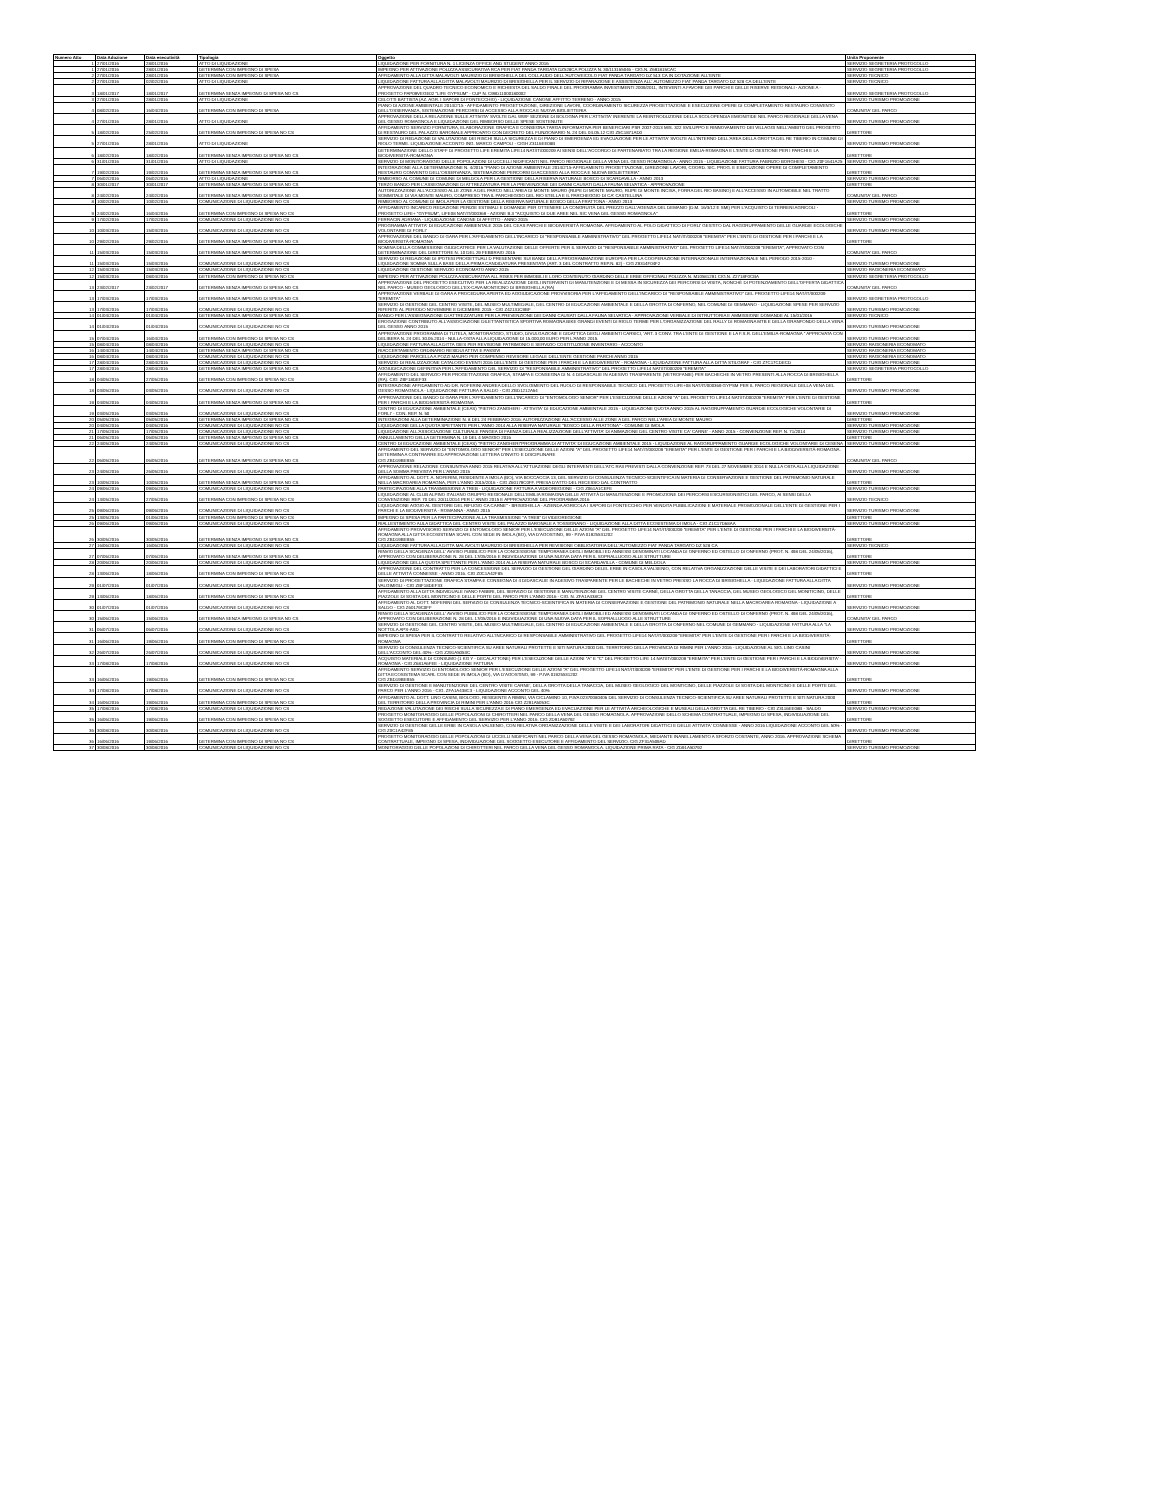| Numero Atto | Data Adozione | Data esecutività | Tipologia | Oggetto | Unita Proponente |
| --- | --- | --- | --- | --- | --- |
| 1 | 27/01/2016 | 28/01/2016 | ATTO DI LIQUIDAZIONE | LIQUIDAZIONE PER FORNITURA N. 1 LICENZA OFFICE AND STUDENT ANNO 2016 | SERVIZIO SEGRETERIA PROTOCOLLO |
| 1 | 27/01/2016 | 28/01/2016 | DETERMINA CON IMPEGNO DI SPESA | IMPEGNO PER ATTIVAZIONE POLIZZA ASSICURATIVA RCA PER FIAT PANDA TARGATA DZ528CA POLIZZA N. 30/113165046 - CIG.N. Z691815CAC | SERVIZIO SEGRETERIA PROTOCOLLO |
| 2 | 27/01/2016 | 28/01/2016 | DETERMINA CON IMPEGNO DI SPESA | AFFIDAMENTO ALLA DITTA MALAVOLTI MAURIZIO DI BRISIGHELLA DEL COLLAUDO DELL'AUTOVEICOLO FIAT PANDA TARGATO DZ 513 CA IN DOTAZIONE ALL'ENTE | SERVIZIO TECNICO |
| 2 | 27/01/2016 | 02/02/2016 | ATTO DI LIQUIDAZIONE | LIQUIDAZIONE FATTURA ALLA DITTA MALAVOLTI MAURIZIO DI BRISIGHELLA PER IL SERVIZIO DI RIPARAZIONE E ASSISTENZA ALL' AUTOMEZZO FIAT PANDA TARGATO DZ 528 CA DELL'ENTE | SERVIZIO TECNICO |
| 3 | 18/01/2017 | 18/01/2017 | DETERMINA SENZA IMPEGNO DI SPESA NO CS | APPROVAZIONE DEL QUADRO TECNICO ECONOMICO E RICHIESTA DEL SALDO FINALE DEL PROGRAMMA INVESTIMENTI 2009/2011, INTEVENTI A FAVORE DEI PARCHI E DELLE RISERVE REGIONALI - AZIONE A - PROGETTO PAP09VEGE02 "LIFE GYPSUM" - CUP N. C99D11000180002 | SERVIZIO SEGRETERIA PROTOCOLLO |
| 3 | 27/01/2016 | 28/01/2016 | ATTO DI LIQUIDAZIONE | CELOTTI BATTISTA (AZ. AGR. I SAPORI DI FONTECCHIO) - LIQUIDAZIONE CANONE AFFITTO TERRENO - ANNO 2015 | SERVIZIO TURISMO PROMOZIONE |
| 4 | 08/02/2016 | 16/04/2016 | DETERMINA CON IMPEGNO DI SPESA | PIANO DI AZIONE AMBIENTALE 2014/2'15 - AFFIDAMENTO PROGETTAZIONE, DIREZIONE LAVORI, COORDINAMENTO SICUREZZA PROGETTAZIONE E ESECUZIONE OPERE DI COMPLETAMENTO RESTAURO CONVENTO DELL'OSSERVANZA, SISTEMAZIONE PERCORSI DI ACCESSO ALLA ROCCA E NUOVA BIGLIETTERIA | COMUNITA' DEL PARCO |
| 4 | 27/01/2016 | 28/01/2016 | ATTO DI LIQUIDAZIONE | APPROVAZIONE DELLA RELAZIONE SULLE ATTIVITA' SVOLTE DAL WWF SEZIONE DI BOLOGNA PER L'ATTIVITA' INERENTE LA REINTRODUZIONE DELLA SCOLOPENDIA EMIONITIDE NEL PARCO REGIONALE DELLA VENA DEL GESSO ROMAGNOLA E LIQUIDAZIONE DEL RIMBORSO DELLE SPESE SOSTENUTE | SERVIZIO TURISMO PROMOZIONE |
| 5 | 18/02/2016 | 25/02/2016 | DETERMINA CON IMPEGNO DI SPESA NO CS | AFFIDAMENTO SERVIZIO FORNITURA, ELABORAZIONE GRAFICA E CONSEGNA TARGA INFORMATIVA PER BENEFICIARI PSR 2007-2013 MIS. 322 SVILUPPO E RINNOVAMENTO DEI VILLAGGI NELL'AMBITO DEL PROGETTO DI RESTAURO DEL PALAZZO BARONALE APPROVATO CON DECRETO DEL FUNZIONARIO N. 24 DEL 04.05.12 CIG Z5C1871AD0 | DIRETTORE |
| 5 | 27/01/2016 | 28/01/2016 | ATTO DI LIQUIDAZIONE | SERVIZIO DI REDAZIONE DI VALUTAZIONE DEI RISCHI SULLA SICUREZZA E DI PIANO DI EMERGENZA ED EVACUAZIONE PER LE ATTIVITA' SVOLTE ALL'INTERNO DELL'AREA DELLA GROTTA DEL RE TIBERIO IN COMUNE DI RIOLO TERME. LIQUIDAZIONE ACCONTO ING. MARCO CAMPOLI - CIGH Z3116EE08B | SERVIZIO TURISMO PROMOZIONE |
| 6 | 18/02/2016 | 18/02/2016 | DETERMINA SENZA IMPEGNO DI SPESA NO CS | DETERMINAZIONE DELLO STAFF DI PROGETTO LIFE EREMITA LIFE14 NAT/IT/000209 AI SENSI DELL'ACCORDO DI PARTENARIATO TRA LA REGIONE EMILIA-ROMAGNA E L'ENTE DI GESTIONE PER I PARCHI E LA BIODIVERSITÀ-ROMAGNA | DIRETTORE |
| 6 | 31/01/2016 | 31/01/2016 | ATTO DI LIQUIDAZIONE | SERVIZIO DI MONITORAGGIO DELLE POPOLAZIONI DI UCCELLI NIDIFICANTI NEL PARCO REGIONALE DELLA VENA DEL GESSO ROMAGNOLA - ANNO 2015 - LIQUIDAZIONE FATTURA FABRIZIO BORGHESI - CIG Z0F1641A25 | SERVIZIO TURISMO PROMOZIONE |
| 7 | 19/02/2016 | 19/02/2016 | DETERMINA SENZA IMPEGNO DI SPESA NO CS | INTEGRAZIONE ALLA DETERMINAZIONE N. 4/2016 "PIANO DI AZIONE AMBIENTALE 2014/2'15-AFFIDAMENTO PROGETTAZIONE, DIREZIONE LAVORI, COORD. SIC. PROG. E ESECUZIONE OPERE DI COMPLETAMENTO RESTAURO CONVENTO DELL'OSSERVANZA, SISTEMAZIONE PERCORSI DI ACCESSO ALLA ROCCA E NUOVA BIGLIETTERIA" | DIRETTORE |
| 7 | 06/02/2016 | 06/02/2016 | ATTO DI LIQUIDAZIONE | RIMBORSO AL COMUNE DI COMUNE DI MELDOLA PER LA GESTIONE DELLA RISERVA NATURALE BOSCO DI SCARDAVILLA - ANNO 2013 | SERVIZIO TURISMO PROMOZIONE |
| 8 | 30/01/2017 | 30/01/2017 | DETERMINA SENZA IMPEGNO DI SPESA NO CS | TERZO BANDO PER L'ASSEGNAZIONE DI ATTREZZATURA PER LA PREVENZIONE DEI DANNI CAUSATI DALLA FAUNA SELVATICA - APPROVAZIONE | DIRETTORE |
| 8 | 24/02/2016 | 24/02/2016 | DETERMINA SENZA IMPEGNO DI SPESA NO CS | AUTORIZZAZIONE ALL'ACCESSO ALLE ZONE A DEL PARCO NELL'AREA DI MONTE MAURO (RUPE DI MONTE MAURO, RUPE DI MONTE INCISA, FORRA DEL RIO BASINO) E ALL'ACCESSO IN AUTOMOBILE NEL TRATTO SOMMITALE DI VIA MONTE MAURO, COMPRESO TRA IL PARCHEGGIO DEL RIO STELLA E IL PARCHEGGIO DI CA' CASTELLINA | COMUNITA' DEL PARCO |
| 8 | 10/02/2016 | 10/02/2016 | COMUNICAZIONE DI LIQUIDAZIONE NO CS | RIMBORSO AL COMUNE DI IMOLA PER LA GESTIONE DELLA RISERVA NATURALE BOSCO DELLA FRATTONA - ANNO 2013 | SERVIZIO TURISMO PROMOZIONE |
| 9 | 24/02/2016 | 16/04/2016 | DETERMINA CON IMPEGNO DI SPESA NO CS | AFFIDAMENTO INCARICO REDAZIONE PERIZIE ESTIMALI E DOMANDE PER OTTENERE LA CONGRUITÀ DEL PREZZO DALL'AGENZIA DEL DEMANIO (D.M. 16/3/12 E SMI) PER L'ACQUISTO DI TERRENI AGRICOLI - PROGETTO LIFE+ "GYPSUM", LIFE08 NAT/IT/000369 - AZIONE B.3 "ACQUISTO DI DUE AREE NEL SIC VENA DEL GESSO ROMAGNOLA" | DIRETTORE |
| 9 | 17/02/2016 | 17/02/2016 | COMUNICAZIONE DI LIQUIDAZIONE NO CS | FERRACIN ADRIANA - LIQUIDAZIONE CANONE DI AFFITTO - ANNO 2015 | SERVIZIO TURISMO PROMOZIONE |
| 10 | 10/03/2016 | 15/03/2016 | COMUNICAZIONE DI LIQUIDAZIONE NO CS | PROGRAMMA ATTIVITA' DI EDUCAZIONE AMBIENTALE 2015 DEL CEAS PARCHI E BIODIVERSITÀ ROMAGNA. AFFIDAMENTO AL POLO DIDATTICO DI FORLI' GESTITO DAL RAGGRUPPAMENTO DELLE GUARDIE ECOLOGICHE VOLONTARIE DI FORLI' | SERVIZIO TURISMO PROMOZIONE |
| 10 | 29/02/2016 | 29/02/2016 | DETERMINA SENZA IMPEGNO DI SPESA NO CS | APPROVAZIONE DEL BANDO DI GARA PER L'AFFIDAMENTO DELL'INCARICO DI "RESPONSABILE AMMINISTRATIVO" DEL PROGETTO LIFE14 NAT/IT/000209 "EREMITA" PER L'ENTE DI GESTIONE PER I PARCHI E LA BIODIVERSITÀ-ROMAGNA | DIRETTORE |
| 11 | 15/03/2016 | 15/03/2016 | DETERMINA SENZA IMPEGNO DI SPESA NO CS | NOMINA DELLA COMMISSIONE GIUDICATRICE PER LA VALUTAZIONE DELLE OFFERTE PER IL SERVIZIO DI "RESPONSABILE AMMINISTRATIVO" DEL PROGETTO LIFE14 NAT/IT/000209 "EREMITA", APPROVATO CON DETERMINAZIONE DEL DIRETTORE N. 10 DEL 29 FEBBRAIO 2016 | COMUNITA' DEL PARCO |
| 11 | 15/03/2016 | 15/03/2016 | COMUNICAZIONE DI LIQUIDAZIONE NO CS | SERVIZIO DI REDAZIONE DI IPOTESI PROGETTUALI D PRESENTARE SUI BANDI DELLA PROGRAMMAZIONE EUROPEA PER LA COOPERAZIONE INTERNAZIONALE INTERNAZIONALE NEL PERIODO 2015-2010 - LIQUIDAZIONE SOMMA SULLA BASE DELLA PRIMA CANDIDATURA PRESENTATA (ART. 3 DEL CONTRATTO REP.N. 82) - CIG Z9314F04F2 | SERVIZIO TURISMO PROMOZIONE |
| 12 | 15/03/2016 | 15/03/2016 | COMUNICAZIONE DI LIQUIDAZIONE NO CS | LIQUIDAZIONE GESTIONE SERVIZIO ECONOMATO ANNO 2015 | SERVIZIO RAGIONERIA ECONOMATO |
| 12 | 15/03/2016 | 08/04/2016 | DETERMINA CON IMPEGNO DI SPESA NO CS | IMPEGNO PER ATTIVAZIONE POLIZZA ASSICURATIVA ALL RISKS PER IMMOBILI E LORO CONTENUTO GIARDINO DELLE ERBE OFFICINALI POLIZZA N. M10581291 CIG.N. Z2718F0CBA | SERVIZIO SEGRETERIA PROTOCOLLO |
| 13 | 23/02/2017 | 23/02/2017 | DETERMINA SENZA IMPEGNO DI SPESA NO CS | APPROVAZIONE DEL PROGETTO ESECUTIVO PER LA REALIZZAZIONE DEGLI INTERVENTI DI MANUTENZIONE E DI MESSA IN SICUREZZA DEI PERCORSI DI VISITA, NONCHÈ DI POTENZIAMENTO DELL'OFFERTA DIDATTICA NEL PARCO - MUSEO GEOLOGICO DELL'EX-CAVA MONTICINO DI BRISIGHELLA (RA) | COMUNITA' DEL PARCO |
| 13 | 17/03/2016 | 17/03/2016 | DETERMINA SENZA IMPEGNO DI SPESA NO CS | APPROVAZIONE VERBALE DI GARA A PROCEDURA APERTA ED AGGIUDICAZIONE PROVVISORIA PER L'AFFIDAMENTO DELL'INCARICO DI "RESPONSABILE AMMINISTRATIVO" DEL PROGETTO LIFE14 NAT/IT/000209 "EREMITA" | SERVIZIO SEGRETERIA PROTOCOLLO |
| 13 | 17/03/2016 | 17/03/2016 | COMUNICAZIONE DI LIQUIDAZIONE NO CS | SERVIZIO DI GESTIONE DEL CENTRO VISITE, DEL MUSEO MULTIMEDIALE, DEL CENTRO DI EDUCAZIONE AMBIENTALE E DELLA GROTTA DI ONFERNO, NEL COMUNE DI GEMMANO - LIQUIDAZIONE SPESE PER SERVIZIO RIFERITE AL PERIODO NOVEMBRE E DICEMBRE 2015 - CIG Z42131C9BF | SERVIZIO TURISMO PROMOZIONE |
| 14 | 01/04/2016 | 01/04/2016 | DETERMINA SENZA IMPEGNO DI SPESA NO CS | BANDO PER L'ASSEGNAZIONE DI ATTREZZATURE PER LA PREVENZIONE DEI DANNI CAUSATI DALLA FAUNA SELVATICA - APPROVAZIONE VERBALE DI ISTRUTTORIA E AMMISSIONE DOMANDE AL 15/01/2016 | SERVIZIO TECNICO |
| 14 | 01/04/2016 | 01/04/2016 | COMUNICAZIONE DI LIQUIDAZIONE NO CS | EROGAZIONE CONTRIBUTO ALL'ASSOCIAZIONE DILETTANTISTICA SPORTIVA ROMAGNA BIKE GRANDI EVENTI DI RIOLO TERME PER L'ORGANIZZAZIONE DEL RALLY DI ROMAGNA MTB E DELLA GRANFONDO DELLA VENA DEL GESSO ANNO 2015 | SERVIZIO TURISMO PROMOZIONE |
| 15 | 07/04/2016 | 16/04/2016 | DETERMINA CON IMPEGNO DI SPESA NO CS | APPROVAZIONE PROGRAMMA DI TUTELA, MONITORAGGIO, STUDIO, DIVULGAZIONE E DIDATTICA DEGLI AMBIENTI CARSICI, 'ART. 3 CONV. TRA L'ENTE DI GESTIONE E LA F.S.R. DELL'EMILIA-ROMAGNA " APPROVATA CON DELIBERA N. 24 DEL 30.06.2014 - NULLA-OSTA ALLA LIQUIDAZIONE DI 15.000,00 EURO PER L'ANNO 2015. | SERVIZIO TURISMO PROMOZIONE |
| 15 | 08/04/2016 | 08/04/2016 | COMUNICAZIONE DI LIQUIDAZIONE NO CS | LIQUIDAZIONE FATTURA ALLA DITTA GIES PER REVISIONE PATRIMONIO E SERVIZIO COSTITUZIONE INVENTARIO - ACCONTO | SERVIZIO RAGIONERIA ECONOMATO |
| 16 | 14/04/2016 | 14/04/2016 | DETERMINA SENZA IMPEGNO DI SPESA NO CS | RIACCERTAMENTO ORDINARIO RESIDUI ATTIVI E PASSIVI | SERVIZIO RAGIONERIA ECONOMATO |
| 16 | 08/04/2016 | 08/04/2016 | COMUNICAZIONE DI LIQUIDAZIONE NO CS | LIQUIDAZIONE PARCELLA A POZZI MAURO PER COMPENSO REVISORE LEGALE DELL'ENTE GESTIONE PARCHI ANNO 2015 | SERVIZIO RAGIONERIA ECONOMATO |
| 17 | 28/04/2016 | 28/04/2016 | COMUNICAZIONE DI LIQUIDAZIONE NO CS | SERVIZIO DI REALIZZAZIONE CATALOGO EVENTI 2016 DELL'ENTE DI GESTIONE PER I PARCHI E LA BIODIVERSITA' - ROMAGNA - LIQUIDAZIONE FATTURA ALLA DITTA STILGRAF - CIG Z7C17CDECD | SERVIZIO TURISMO PROMOZIONE |
| 17 | 28/04/2016 | 28/04/2016 | DETERMINA SENZA IMPEGNO DI SPESA NO CS | AGGIUDICAZIONE DEFINITIVA PER L'AFFIDAMENTO DEL SERVIZIO DI "RESPONSABILE AMMINISTRATIVO" DEL PROGETTO LIFE14 NAT/IT/000209 "EREMITA" | SERVIZIO SEGRETERIA PROTOCOLLO |
| 18 | 04/05/2016 | 27/05/2016 | DETERMINA CON IMPEGNO DI SPESA NO CS | AFFIDAMENTO DEL SERVIZIO PER PROGETTAZIONE GRAFICA, STAMPA E CONSEGNA DI N. 4 DIDASCALIE IN ADESIVO TRASPARENTE (VETROFANIE) PER BACHECHE IN VETRO PRESENTI ALLA ROCCA DI BRISIGHELLA (RA). CIG: ZBF18DEF33 | DIRETTORE |
| 18 | 03/05/2016 | 03/05/2016 | COMUNICAZIONE DI LIQUIDAZIONE NO CS | INTEGRAZIONE AFFIDAMENTO AD DR. NOFERINI ANDREA DELLO SVOLGIMENTO DEL RUOLO DI RESPONSABILE TECNICO DEL PROGETTO LIFE+08 NAT/IT/000369 GYPSM PER IL PARCO REGIONALE DELLA VENA DEL GESSO ROMAGNOLA - LIQUIDAZIONE FATTURA A SALDO - CIG ZBD1212A54 | SERVIZIO TURISMO PROMOZIONE |
| 19 | 04/05/2016 | 04/05/2016 | DETERMINA SENZA IMPEGNO DI SPESA NO CS | APPROVAZIONE DEL BANDO DI GARA PER L'AFFIDAMENTO DELL'INCARICO DI "ENTOMOLOGO SENIOR" PER L'ESECUZIONE DELLE AZIONI "A" DEL PROGETTO LIFE14 NAT/IT/000209 "EREMITA" PER L'ENTE DI GESTIONE PER I PARCHI E LA BIODIVERSITÀ-ROMAGNA | DIRETTORE |
| 19 | 03/05/2016 | 03/05/2016 | COMUNICAZIONE DI LIQUIDAZIONE NO CS | CENTRO DI EDUCAZIONE AMBIENTALE (CEAS) "PIETRO ZANGHERI - ATTIVITA' DI EDUCAZIONE AMBIENTALE 2015 - LIQUIDAZIONE QUOTA ANNO 2015 AL RAGGRUPPAMENTO GUARDIE ECOLOGICHE VOLONTARIE DI FORLI' - CON. REP. N. 50 | SERVIZIO TURISMO PROMOZIONE |
| 20 | 05/05/2016 | 05/05/2016 | DETERMINA SENZA IMPEGNO DI SPESA NO CS | INTEGRAZIONI ALLA DETERMINAZIONE N. 8 DEL 24 FEBBRAIO 2016: AUTORIZZAZIONE ALL'ACCESSO ALLE ZONE A DEL PARCO NELL'AREA DI MONTE MAURO | DIRETTORE |
| 20 | 04/05/2016 | 04/05/2016 | COMUNICAZIONE DI LIQUIDAZIONE NO CS | LIQUIDAZIONE DELLA QUOTA SPETTANTE PER L'ANNO 2014 ALLA RISERVA NATURALE "BOSCO DELLA FRATTONA" - COMUNE DI IMOLA | SERVIZIO TURISMO PROMOZIONE |
| 21 | 17/05/2016 | 17/05/2016 | COMUNICAZIONE DI LIQUIDAZIONE NO CS | LIQUIDAZIONE ALL'ASSOCIAZIONE CULTURALE PANGEA DI FAENZA DELLA REALIZZAZIONE DELL'ATTIVITA' DI ANIMAZIONE DEL CENTRO VISITE CA' CARNE' - ANNO 2015 - CONVENZIONE REP. N. 71/2014 | SERVIZIO TURISMO PROMOZIONE |
| 21 | 06/05/2016 | 06/05/2016 | DETERMINA SENZA IMPEGNO DI SPESA NO CS | ANNULLAMENTO DELLA DETERMINA N. 19 DEL 4 MAGGIO 2016 | DIRETTORE |
| 22 | 24/05/2016 | 24/05/2016 | COMUNICAZIONE DI LIQUIDAZIONE NO CS | CENTRO DI EDUCAZIONE AMBIENTALE (CEAS) "PIETRO ZANGHERI"PROGRAMMA DI ATTIVITA' DI EDUCAZIONE AMBIENTALE 2015 - LIQUIDAZIONE AL RAGGRUPPAMENTO GUARDIE ECOLOGICHE VOLONTARIE DI CESENA | SERVIZIO TURISMO PROMOZIONE |
| 22 | 06/05/2016 | 06/05/2016 | DETERMINA SENZA IMPEGNO DI SPESA NO CS | AFFIDAMENTO DEL SERVIZIO DI "ENTOMOLOGO SENIOR" PER L'ESECUZIONE DELLE AZIONI "A" DEL PROGETTO LIFE14 NAT/IT/000209 "EREMITA" PER L'ENTE DI GESTIONE PER I PARCHI E LA BIODIVERSITÀ-ROMAGNA. DETERMINA A CONTRARRE ED APPROVAZIONE LETTERA D'INVITO E DISCIPLINARE CIG ZBD19BEB55 | COMUNITA' DEL PARCO |
| 23 | 24/05/2016 | 26/05/2016 | COMUNICAZIONE DI LIQUIDAZIONE NO CS | APPROVAZIONE RELAZIONE CONSUNTIVA ANNO 2015 RELATIVA ALL'ATTUAZIONE DEGLI INTERVENTI DELL'ATC RA3 PREVISTI DALLA CONVENZIONE REP. 73 DEL 27 NOVEMBRE 2014 E NULLA OSTA ALLA LIQUIDAZIONE DELLA SOMMA PREVISTA PER L'ANNO 2015 | SERVIZIO TURISMO PROMOZIONE |
| 23 | 10/05/2016 | 10/05/2016 | DETERMINA SENZA IMPEGNO DI SPESA NO CS | AFFIDAMENTO AL DOTT. A. NOFERINI, RESIDENTE A IMOLA (BO), VIA BOCCACCIA 13, DEL SERVIZIO DI CONSULENZA TECNICO-SCIENTIFICA IN MATERIA DI CONSERVAZIONE E GESTIONE DEL PATRIMONIO NATURALE NELLA MACROAREA ROMAGNA, PER L'ANNO 2015/2016 - CIG Z60179C0FF. PRESA D'ATTO DEL RECESSO DAL CONTRATTO | DIRETTORE |
| 24 | 09/06/2016 | 09/06/2016 | COMUNICAZIONE DI LIQUIDAZIONE NO CS | PARTECIPAZIONE ALLA TRASMISSIONE A TREB - LIQUIDAZIONE FATTURA A VIDEOREGIONE - CIG Z061A1CEFE | SERVIZIO TURISMO PROMOZIONE |
| 24 | 13/05/2016 | 27/05/2016 | DETERMINA CON IMPEGNO DI SPESA NO CS | LIQUIDAZIONE AL CLUB ALPINO ITALIANO GRUPPO REGIONALE DELL'EMILIA ROMAGNA DELLE ATTIVITÀ DI MANUTENZIONE E PROMOZIONE DEI PERCORSI ESCURSIONISTICI DEL PARCO, AI SENSI DELLA CONVENZIONE REP. 70 DEL 20/11/2014 PER L' ANNO 2015 E APPROVAZIONE DEL PROGRAMMA 2016 | SERVIZIO TECNICO |
| 25 | 09/06/2016 | 09/06/2016 | COMUNICAZIONE DI LIQUIDAZIONE NO CS | LIQUIDAZIONE AGGIO AL GESTORE DEL RIFUGIO CA CARNE" - BRISIGHELLA - AZIENDA AGRICOLA I SAPORI DI FONTECCHIO PER VENDITA PUBBLICAZIONI E MATERIALE PROMOZIONALE DELL'ENTE DI GESTIONE PER I PARCHI E LA BIODIVERSITÀ - ROMANNA - ANNO 2015 | SERVIZIO TURISMO PROMOZIONE |
| 25 | 13/05/2016 | 01/06/2016 | DETERMINA CON IMPEGNO DI SPESA NO CS | IMPEGNO DI SPESA PER LA PARTECIPAZIONE ALLA TRASMISSIONE "A TREB" DI VIDEOREGIONE | DIRETTORE |
| 26 | 09/06/2016 | 09/06/2016 | COMUNICAZIONE DI LIQUIDAZIONE NO CS | RIALLESTIMENTO AULA DIDATTICA DEL CENTRO VISITE DEL PALAZZO BARONALE A TOSSIGNANO - LIQUIDAZIONE ALLA DITTA ECOSISTEMA DI IMOLA - CIG Z1C17D68AA | SERVIZIO TURISMO PROMOZIONE |
| 26 | 30/05/2016 | 30/05/2016 | DETERMINA SENZA IMPEGNO DI SPESA NO CS | AFFIDAMENTO PROVVISORIO SERVIZIO DI ENTOMOLOGO SENIOR PER L'ESECUZIONE DELLE AZIONI "A" DEL PROGETTO LIFE14 NAT/IT/000209 "EREMITA" PER L'ENTE DI GESTIONE PER I PARCHI E LA BIODIVERSITÀ-ROMAGNA ALLA DITTA ECOSISTEMA SCARL CON SEDE IN IMOLA (BO), VIA D'AGOSTINO, 99 - P.IVA 01925531202 CIG ZBD19BEB55 | DIRETTORE |
| 27 | 16/06/2016 | 16/06/2016 | COMUNICAZIONE DI LIQUIDAZIONE NO CS | LIQUIDAZIONE FATTURA ALLA DITTA MALAVOLTI MAURIZIO DI BRISIGHELLA PER REVISIONE OBBLIGATORIA DELL'AUTOMEZZO FIAT PANDA TARGATO DZ 528 CA | SERVIZIO TECNICO |
| 27 | 07/06/2016 | 07/06/2016 | DETERMINA SENZA IMPEGNO DI SPESA NO CS | RINVIO DELLA SCADENZA DELL' AVVISO PUBBLICO PER LA CONCESSIONE TEMPORANEA DEGLI IMMOBILI ED ANNESSI DENOMINATI LOCANDA DI ONFERNO ED OSTELLO DI ONFERNO (PROT. N. 498 DEL 24/05/2016), APPROVATO CON DELIBERAZIONE N. 28 DEL 17/05/2016 E INDIVIDUAZIONE DI UNA NUOVA DATA PER IL SOPRALLUOGO ALLE STRUTTURE | DIRETTORE |
| 28 | 20/06/2016 | 20/06/2016 | COMUNICAZIONE DI LIQUIDAZIONE NO CS | LIQUIDAZIONE DELLA QUOTA SPETTANTE PER L'ANNO 2014 ALLA RISERVA NATURALE BOSCO DI SCARDAVILLA - COMUNE DI MELDOLA | SERVIZIO TURISMO PROMOZIONE |
| 28 | 13/06/2016 | 18/06/2016 | DETERMINA CON IMPEGNO DI SPESA NO CS | APPROVAZIONE DEL CONTRATTO PER LA CONCESSIONE DEL SERVIZIO DI GESTIONE DEL GIARDINO DELEL ERBE IN CASOLA VALSENIO, CON RELATIVA ORGANIZZAZIONE DELLE VISITE E DEI LABORATORI DIDATTICI E DELLE ATTIVITÀ CONNESSE - ANNO 2016. CIG Z0C1A42F85 | DIRETTORE |
| 29 | 01/07/2016 | 01/07/2016 | COMUNICAZIONE DI LIQUIDAZIONE NO CS | SERVIZIO DI PROGETTAZIONE GRAFICA STAMPA E CONSEGNA DI 4 DIDASCALIE IN ADESIVO TRASPARENTE PER LE BACHECHE IN VETRO PRESSO LA ROCCA DI BRISIGHELLA - LIQUIDAZIONE FATTURA ALLA DITTA VALGIMIGLI - CIG ZBF18DEF33 | SERVIZIO TURISMO PROMOZIONE |
| 29 | 13/06/2016 | 18/06/2016 | DETERMINA CON IMPEGNO DI SPESA NO CS | AFFIDAMENTO ALLA DITTA INDIVIDUALE IVANO FABBRI, DEL SERVIZIO DI GESTIONE E MANUTENZIONE DEL CENTRO VISITE CARNÈ, DELLA GROTTA DELLA TANACCIA, DEL MUSEO GEOLOGICO DEL MONITICINO, DELLE PIAZZOLE DI SOSTA DEL MONTICINO E DELLE PORTE DEL PARCO PER L'ANNO 2016 - CIG. N. ZFA1A438C3 | DIRETTORE |
| 30 | 01/07/2016 | 01/07/2016 | COMUNICAZIONE DI LIQUIDAZIONE NO CS | AFFIDAMENTO AL DOTT. NOFERINI DEL SERVIZIO DI CONSULENZA TECNICO-SCIENTIFICA IN MATERIA DI CONSERVAZIONE E GESTIONE DEL PATRIMONIO NATURALE NELLA MACROAREA ROMAGNA - LIQUIDAZIONE A SALDO - CIG Z60179C0FF | SERVIZIO TURISMO PROMOZIONE |
| 30 | 15/06/2016 | 15/06/2016 | DETERMINA SENZA IMPEGNO DI SPESA NO CS | RINVIO DELLA SCADENZA DELL' AVVISO PUBBLICO PER LA CONCESSIONE TEMPORANEA DEGLI IMMOBILI ED ANNESSI DENOMINATI LOCANDA DI ONFERNO ED OSTELLO DI ONFERNO (PROT. N. 498 DEL 24/05/2016), APPROVATO CON DELIBERAZIONE N. 28 DEL 17/05/2016 E INDIVIDUAZIONE DI UNA NUOVA DATA PER IL SOPRALLUOGO ALLE STRUTTURE | COMUNITA' DEL PARCO |
| 31 | 06/07/2016 | 06/07/2016 | COMUNICAZIONE DI LIQUIDAZIONE NO CS | SERVIZIO DI GESTIONE DEL CENTRO VISITE, DEL MUSEO MULTIMEDIALE, DEL CENTRO DI EDUCAZIONE AMBIENTALE E DELLA GROTTA DI ONFERNO NEL COMUNE DI GEMMANO - LIQUIDAZIONE FATTURA ALLA "LA NOTTOLA APS-ASD | SERVIZIO TURISMO PROMOZIONE |
| 31 | 16/06/2016 | 19/06/2016 | DETERMINA CON IMPEGNO DI SPESA NO CS | IMPEGNO DI SPESA PER IL CONTRATTO RELATIVO ALL'INCARICO DI RESPONSABILE AMMINISTRATIVO DEL PROGETTO LIFE14 NAT/IT/000209 "EREMITA" PER L'ENTE DI GESTIONE PER I PARCHI E LA BIODIVERSITÀ-ROMAGNA | DIRETTORE |
| 32 | 26/07/2016 | 26/07/2016 | COMUNICAZIONE DI LIQUIDAZIONE NO CS | SERVIZIO DI CONSULENZA TECNICO-SCIENTIFICA SU AREE NATURALI PROTETTE E SITI NATURA 2000 DEL TERRITORIO DELLA PROVINCIA DI RIMINI PER L'ANNO 2016 - LIQUIDAZIONE AL SIG. LINO CASINI DELL'ACCONTO DEL 40% - CIG Z291A5053C | SERVIZIO TURISMO PROMOZIONE |
| 33 | 17/08/2016 | 17/08/2016 | COMUNICAZIONE DI LIQUIDAZIONE NO CS | ACQUISTO MATERIALE DI CONSUMO (1 KG Y - DECALATTONE) PER L'ESECUZIONE DELLE AZIONI "A" E "C" DEL PROGETTO LIFE 14 NAT/IT/000209 "EREMITA" PER L'ENTE DI GESTIONE PER I PARCHI E LA BIODIVERSITA' - ROMAGNA - CIG Z681A6FEE - LIQUIDAZIONE FATTURA | SERVIZIO TURISMO PROMOZIONE |
| 33 | 16/06/2016 | 19/06/2016 | DETERMINA CON IMPEGNO DI SPESA NO CS | AFFIDAMENTO SERVIZIO DI ENTOMOLOGO SENIOR PER L'ESECUZIONE DELLE AZIONI "A" DEL PROGETTO LIFE14 NAT/IT/000209 "EREMITA" PER L'ENTE DI GESTIONE PER I PARCHI E LA BIODIVERSITÀ-ROMAGNA ALLA DITTA ECOSISTEMA SCARL CON SEDE IN IMOLA (BO), VIA D'AGOSTINO, 99 - P.IVA 01925531202 CIG ZBD19BEB55 | DIRETTORE |
| 34 | 17/08/2016 | 17/08/2016 | COMUNICAZIONE DI LIQUIDAZIONE NO CS | SERVIZIO DI GESTIONE E MANUTENZIONE DEL CENTRO VISITE CARNE', DELLA GROTTA DELLA TANACCIA, DEL MUSEO GEOLOGICO DEL MONTICINO, DELLE PIAZZOLE DI SOSTA DEL MONTICINO E DELLE PORTE DEL PARCO PER L'ANNO 2016 - CIG. ZFA1A438C3 - LIQUIDAZIONE ACCONTO DEL 40% | SERVIZIO TURISMO PROMOZIONE |
| 34 | 16/06/2016 | 19/06/2016 | DETERMINA CON IMPEGNO DI SPESA NO CS | AFFIDAMENTO AL DOTT. LINO CASINI, BIOLOGO, RESIDENTE A RIMINI, VIA CICLAMINO 10, P.IVA 02370080406 DEL SERVIZIO DI CONSULENZA TECNICO-SCIENTIFICA SU AREE NATURALI PROTETTE E SITI NATURA 2000 DEL TERRITORIO DELLA PROVINCIA DI RIMINI PER L'ANNO 2016 CIG Z291A5053C | DIRETTORE |
| 35 | 17/08/2016 | 17/08/2016 | COMUNICAZIONE DI LIQUIDAZIONE NO CS | REDAZIONE VALUTAZIONE DEI RISCHI SULLA SICUREZZA E DI PIANO EMERGENZA ED EVACUAZIONE PER LE ATTIVITÀ ARCHEOLOGICHE E MUSEALI DELLA GROTTA DEL RE TIBERIO - CIG Z3116EE08B - SALDO | SERVIZIO TURISMO PROMOZIONE |
| 35 | 16/06/2016 | 19/06/2016 | DETERMINA CON IMPEGNO DI SPESA NO CS | PROGETTO MONITORAGGIO DELLE POPOLAZIONI DI CHIROTTERI NEL PARCO DELLA VENA DEL GESSO ROMAGNOLA. APPROVAZIONE DELLO SCHEMA CONTRATTUALE, IMPEGNO DI SPESA, INDIVIDUAZIONE DEL SOGGETTO ESECUTORE E AFFIDAMENTO DEL SERVIZIO PER L'ANNO 2016. CIG ZD91A50792 | DIRETTORE |
| 36 | 30/08/2016 | 30/08/2016 | COMUNICAZIONE DI LIQUIDAZIONE NO CS | SERVIZIO DI GESTIONE DELLE ERBE IN CASOLA VALSENIO, CON RELATIVA ORGANIZZAZIONE DELLE VISITE E DEI LABORATORI DIDATTICI E DELLE ATTIVITA' CONNESSE - ANNO 2016 LIQUIDAZIONE ACCONTO DEL 50% - CIG Z0C1A42F85 | SERVIZIO TURISMO PROMOZIONE |
| 36 | 16/06/2016 | 19/06/2016 | DETERMINA CON IMPEGNO DI SPESA NO CS | PROGETTO MONITORAGGIO DELLE POPOLAZIONI DI UCCELLI NIDIFICANTI NEL PARCO DELLA VENA DEL GESSO ROMAGNOLA, MEDIANTE INANELLAMENTO A SFORZO COSTANTE, ANNO 2016. APPROVAZIONE SCHEMA CONTRATTUALE, IMPEGNO DI SPESA, INDIVIDUAZIONE DEL SOGGETTO ESECUTORE E AFFIDAMENTO DEL SERVIZIO. CIG ZF31A509AD | DIRETTORE |
| 37 | 30/08/2016 | 30/08/2016 | COMUNICAZIONE DI LIQUIDAZIONE NO CS | MONITORAGGIO DELLE POPOLAZIONI DI CHIROTTERI NEL PARCO DELLA VENA DEL GESSO ROMANGOLA. LIQUIDAZIONE PRIMA RATA - CIG ZD91A50792 | SERVIZIO TURISMO PROMOZIONE |